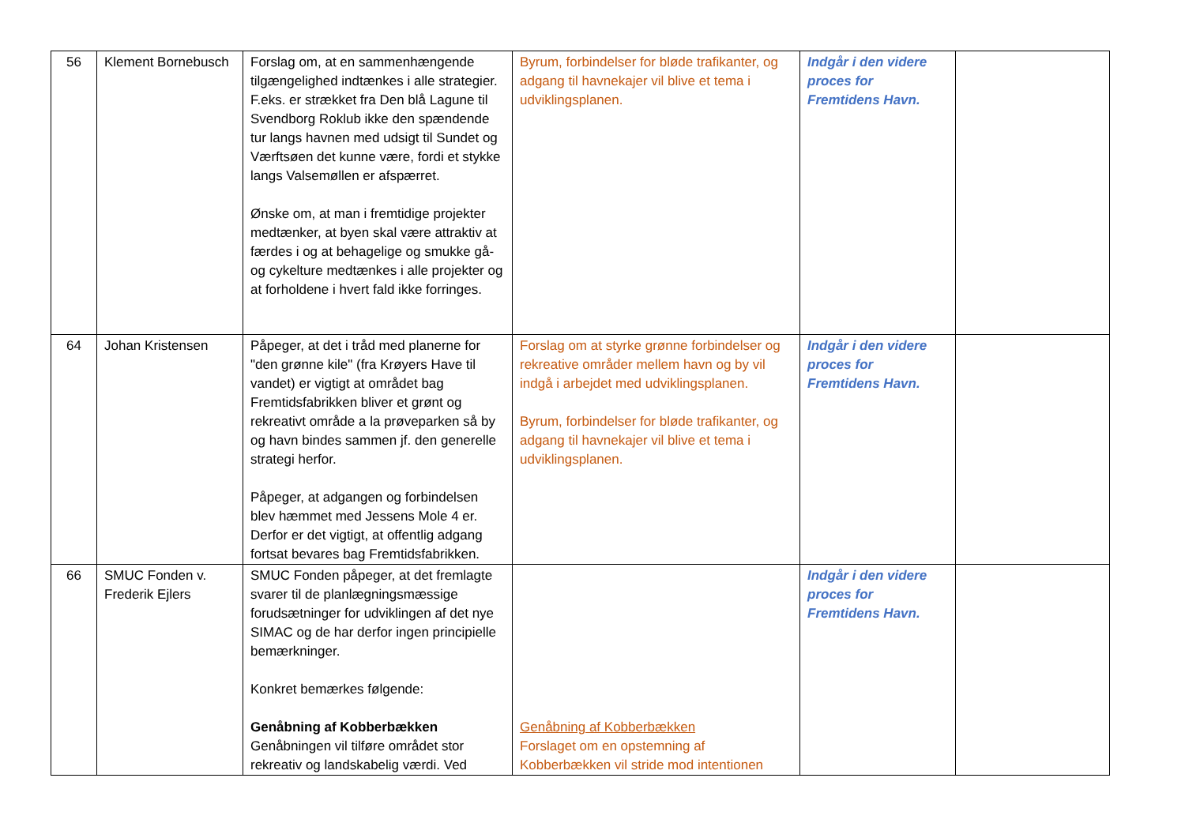| 56 | Klement Bornebusch | Forslag om, at en sammenhængende tilgængelighed indtænkes i alle strategier. F.eks. er strækket fra Den blå Lagune til Svendborg Roklub ikke den spændende tur langs havnen med udsigt til Sundet og Værftsøen det kunne være, fordi et stykke langs Valsemøllen er afspærret. Ønske om, at man i fremtidige projekter medtænker, at byen skal være attraktiv at færdes i og at behagelige og smukke gå- og cykelture medtænkes i alle projekter og at forholdene i hvert fald ikke forringes. | Byrum, forbindelser for bløde trafikanter, og adgang til havnekajer vil blive et tema i udviklingsplanen. | Indgår i den videre proces for Fremtidens Havn. | |
| 64 | Johan Kristensen | Påpeger, at det i tråd med planerne for "den grønne kile" (fra Krøyers Have til vandet) er vigtigt at området bag Fremtidsfabrikken bliver et grønt og rekreativt område a la prøveparken så by og havn bindes sammen jf. den generelle strategi herfor. Påpeger, at adgangen og forbindelsen blev hæmmet med Jessens Mole 4 er. Derfor er det vigtigt, at offentlig adgang fortsat bevares bag Fremtidsfabrikken. | Forslag om at styrke grønne forbindelser og rekreative områder mellem havn og by vil indgå i arbejdet med udviklingsplanen. Byrum, forbindelser for bløde trafikanter, og adgang til havnekajer vil blive et tema i udviklingsplanen. | Indgår i den videre proces for Fremtidens Havn. | |
| 66 | SMUC Fonden v. Frederik Ejlers | SMUC Fonden påpeger, at det fremlagte svarer til de planlægningsmæssige forudsætninger for udviklingen af det nye SIMAC og de har derfor ingen principielle bemærkninger. Konkret bemærkes følgende: Genåbning af Kobberbækken Genåbningen vil tilføre området stor rekreativ og landskabelig værdi. Ved | Genåbning af Kobberbækken Forslaget om en opstemning af Kobberbækken vil stride mod intentionen | Indgår i den videre proces for Fremtidens Havn. | |